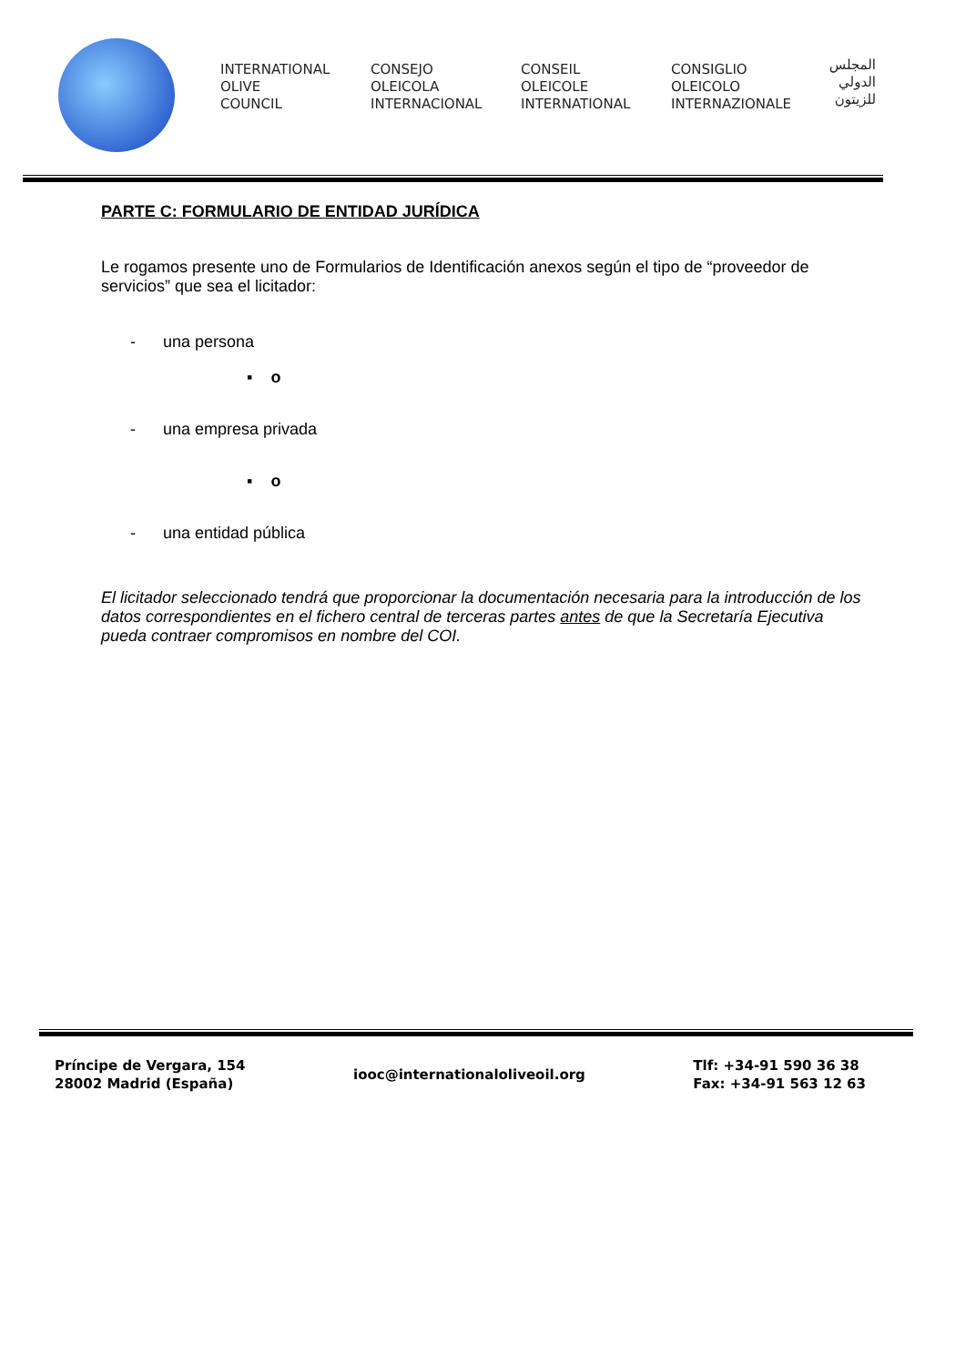INTERNATIONAL
OLIVE
COUNCIL
CONSEJO
OLEICOLA
INTERNACIONAL
CONSEIL
OLEICOLE
INTERNATIONAL
CONSIGLIO
OLEICOLO
INTERNAZIONALE
المجلس
الدولي
للزيتون
PARTE C: FORMULARIO DE ENTIDAD JURÍDICA
Le rogamos presente uno de Formularios de Identificación anexos según el tipo de “proveedor de servicios” que sea el licitador:
- una persona
▪ o
- una empresa privada
▪ o
- una entidad pública
El licitador seleccionado tendrá que proporcionar la documentación necesaria para la introducción de los datos correspondientes en el fichero central de terceras partes antes de que la Secretaría Ejecutiva pueda contraer compromisos en nombre del COI.
Príncipe de Vergara, 154
28002 Madrid (España)
iooc@internationaloliveoil.org
Tlf: +34-91 590 36 38
Fax: +34-91 563 12 63